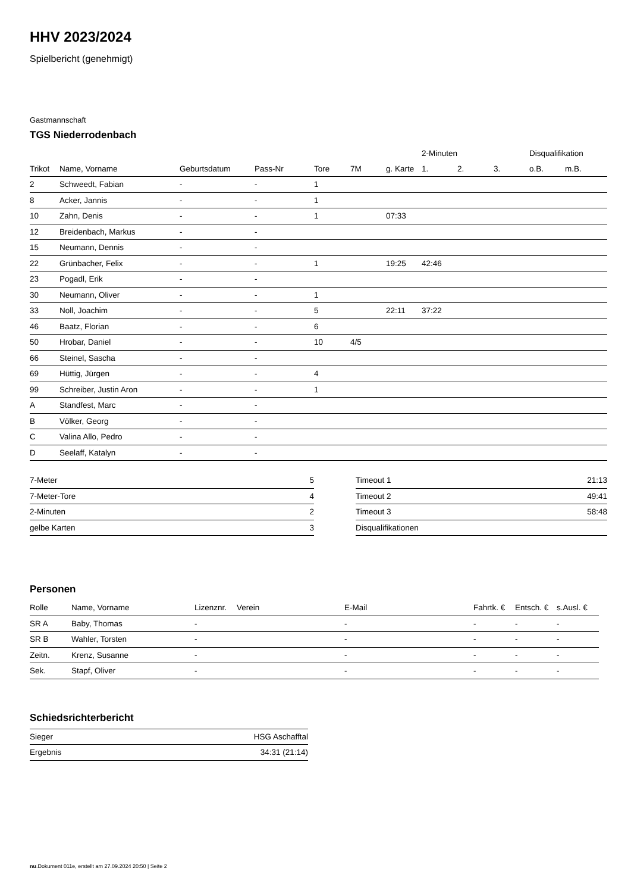HHV 2023/2024
Spielbericht (genehmigt)
Gastmannschaft
TGS Niederrodenbach
| | | | | | | | 2-Minuten | | | Disqualifikation | |
| --- | --- | --- | --- | --- | --- | --- | --- | --- | --- | --- | --- |
| Trikot | Name, Vorname | Geburtsdatum | Pass-Nr | Tore | 7M | g. Karte | 1. | 2. | 3. | o.B. | m.B. |
| 2 | Schweedt, Fabian | - | - | 1 | | | | | | | |
| 8 | Acker, Jannis | - | - | 1 | | | | | | | |
| 10 | Zahn, Denis | - | - | 1 | | 07:33 | | | | | |
| 12 | Breidenbach, Markus | - | - | | | | | | | | |
| 15 | Neumann, Dennis | - | - | | | | | | | | |
| 22 | Grünbacher, Felix | - | - | 1 | | 19:25 | 42:46 | | | | |
| 23 | Pogadl, Erik | - | - | | | | | | | | |
| 30 | Neumann, Oliver | - | - | 1 | | | | | | | |
| 33 | Noll, Joachim | - | - | 5 | | 22:11 | 37:22 | | | | |
| 46 | Baatz, Florian | - | - | 6 | | | | | | | |
| 50 | Hrobar, Daniel | - | - | 10 | 4/5 | | | | | | |
| 66 | Steinel, Sascha | - | - | | | | | | | | |
| 69 | Hüttig, Jürgen | - | - | 4 | | | | | | | |
| 99 | Schreiber, Justin Aron | - | - | 1 | | | | | | | |
| A | Standfest, Marc | - | - | | | | | | | | |
| B | Völker, Georg | - | - | | | | | | | | |
| C | Valina Allo, Pedro | - | - | | | | | | | | |
| D | Seelaff, Katalyn | - | - | | | | | | | | |
| 7-Meter | 5 |
| 7-Meter-Tore | 4 |
| 2-Minuten | 2 |
| gelbe Karten | 3 |
| Timeout 1 | 21:13 |
| Timeout 2 | 49:41 |
| Timeout 3 | 58:48 |
| Disqualifikationen | |
Personen
| Rolle | Name, Vorname | Lizenznr. | Verein | E-Mail | Fahrtk. € | Entsch. € | s.Ausl. € |
| --- | --- | --- | --- | --- | --- | --- | --- |
| SR A | Baby, Thomas | - | | - | - | - | - |
| SR B | Wahler, Torsten | - | | - | - | - | - |
| Zeitn. | Krenz, Susanne | - | | - | - | - | - |
| Sek. | Stapf, Oliver | - | | - | - | - | - |
Schiedsrichterbericht
| Sieger | HSG Aschafftal |
| Ergebnis | 34:31 (21:14) |
nu.Dokument 011e, erstellt am 27.09.2024 20:50 | Seite 2